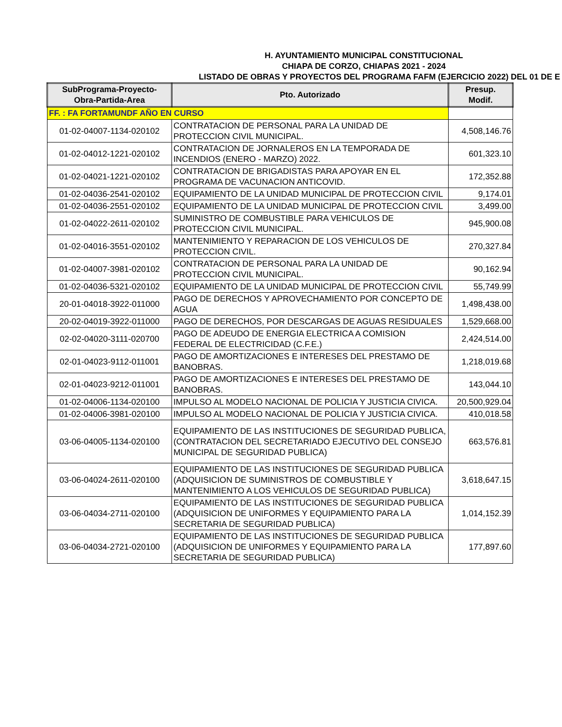H. AYUNTAMIENTO MUNICIPAL CONSTITUCIONAL
CHIAPA DE CORZO, CHIAPAS 2021 - 2024
LISTADO DE OBRAS Y PROYECTOS DEL PROGRAMA FAFM (EJERCICIO 2022) DEL 01 DE E
| SubPrograma-Proyecto- Obra-Partida-Area | Pto. Autorizado | Presup. Modif. |
| --- | --- | --- |
| FF. : FA FORTAMUNDF AÑO EN CURSO | | |
| 01-02-04007-1134-020102 | CONTRATACION DE PERSONAL PARA LA UNIDAD DE PROTECCION CIVIL MUNICIPAL. | 4,508,146.76 |
| 01-02-04012-1221-020102 | CONTRATACION DE JORNALEROS EN LA TEMPORADA DE INCENDIOS (ENERO - MARZO) 2022. | 601,323.10 |
| 01-02-04021-1221-020102 | CONTRATACION DE BRIGADISTAS PARA APOYAR EN EL PROGRAMA DE VACUNACION ANTICOVID. | 172,352.88 |
| 01-02-04036-2541-020102 | EQUIPAMIENTO DE LA UNIDAD MUNICIPAL DE PROTECCION CIVIL | 9,174.01 |
| 01-02-04036-2551-020102 | EQUIPAMIENTO DE LA UNIDAD MUNICIPAL DE PROTECCION CIVIL | 3,499.00 |
| 01-02-04022-2611-020102 | SUMINISTRO DE COMBUSTIBLE PARA VEHICULOS DE PROTECCION CIVIL MUNICIPAL. | 945,900.08 |
| 01-02-04016-3551-020102 | MANTENIMIENTO Y REPARACION DE LOS VEHICULOS DE PROTECCION CIVIL. | 270,327.84 |
| 01-02-04007-3981-020102 | CONTRATACION DE PERSONAL PARA LA UNIDAD DE PROTECCION CIVIL MUNICIPAL. | 90,162.94 |
| 01-02-04036-5321-020102 | EQUIPAMIENTO DE LA UNIDAD MUNICIPAL DE PROTECCION CIVIL | 55,749.99 |
| 20-01-04018-3922-011000 | PAGO DE DERECHOS Y APROVECHAMIENTO POR CONCEPTO DE AGUA | 1,498,438.00 |
| 20-02-04019-3922-011000 | PAGO DE DERECHOS, POR DESCARGAS DE AGUAS RESIDUALES | 1,529,668.00 |
| 02-02-04020-3111-020700 | PAGO DE ADEUDO DE ENERGIA ELECTRICA A COMISION FEDERAL DE ELECTRICIDAD (C.F.E.) | 2,424,514.00 |
| 02-01-04023-9112-011001 | PAGO DE AMORTIZACIONES E INTERESES DEL PRESTAMO DE BANOBRAS. | 1,218,019.68 |
| 02-01-04023-9212-011001 | PAGO DE AMORTIZACIONES E INTERESES DEL PRESTAMO DE BANOBRAS. | 143,044.10 |
| 01-02-04006-1134-020100 | IMPULSO AL MODELO NACIONAL DE POLICIA Y JUSTICIA CIVICA. | 20,500,929.04 |
| 01-02-04006-3981-020100 | IMPULSO AL MODELO NACIONAL DE POLICIA Y JUSTICIA CIVICA. | 410,018.58 |
| 03-06-04005-1134-020100 | EQUIPAMIENTO DE LAS INSTITUCIONES DE SEGURIDAD PUBLICA, (CONTRATACION DEL SECRETARIADO EJECUTIVO DEL CONSEJO MUNICIPAL DE SEGURIDAD PUBLICA) | 663,576.81 |
| 03-06-04024-2611-020100 | EQUIPAMIENTO DE LAS INSTITUCIONES DE SEGURIDAD PUBLICA (ADQUISICION DE SUMINISTROS DE COMBUSTIBLE Y MANTENIMIENTO A LOS VEHICULOS DE SEGURIDAD PUBLICA) | 3,618,647.15 |
| 03-06-04034-2711-020100 | EQUIPAMIENTO DE LAS INSTITUCIONES DE SEGURIDAD PUBLICA (ADQUISICION DE UNIFORMES Y EQUIPAMIENTO PARA LA SECRETARIA DE SEGURIDAD PUBLICA) | 1,014,152.39 |
| 03-06-04034-2721-020100 | EQUIPAMIENTO DE LAS INSTITUCIONES DE SEGURIDAD PUBLICA (ADQUISICION DE UNIFORMES Y EQUIPAMIENTO PARA LA SECRETARIA DE SEGURIDAD PUBLICA) | 177,897.60 |